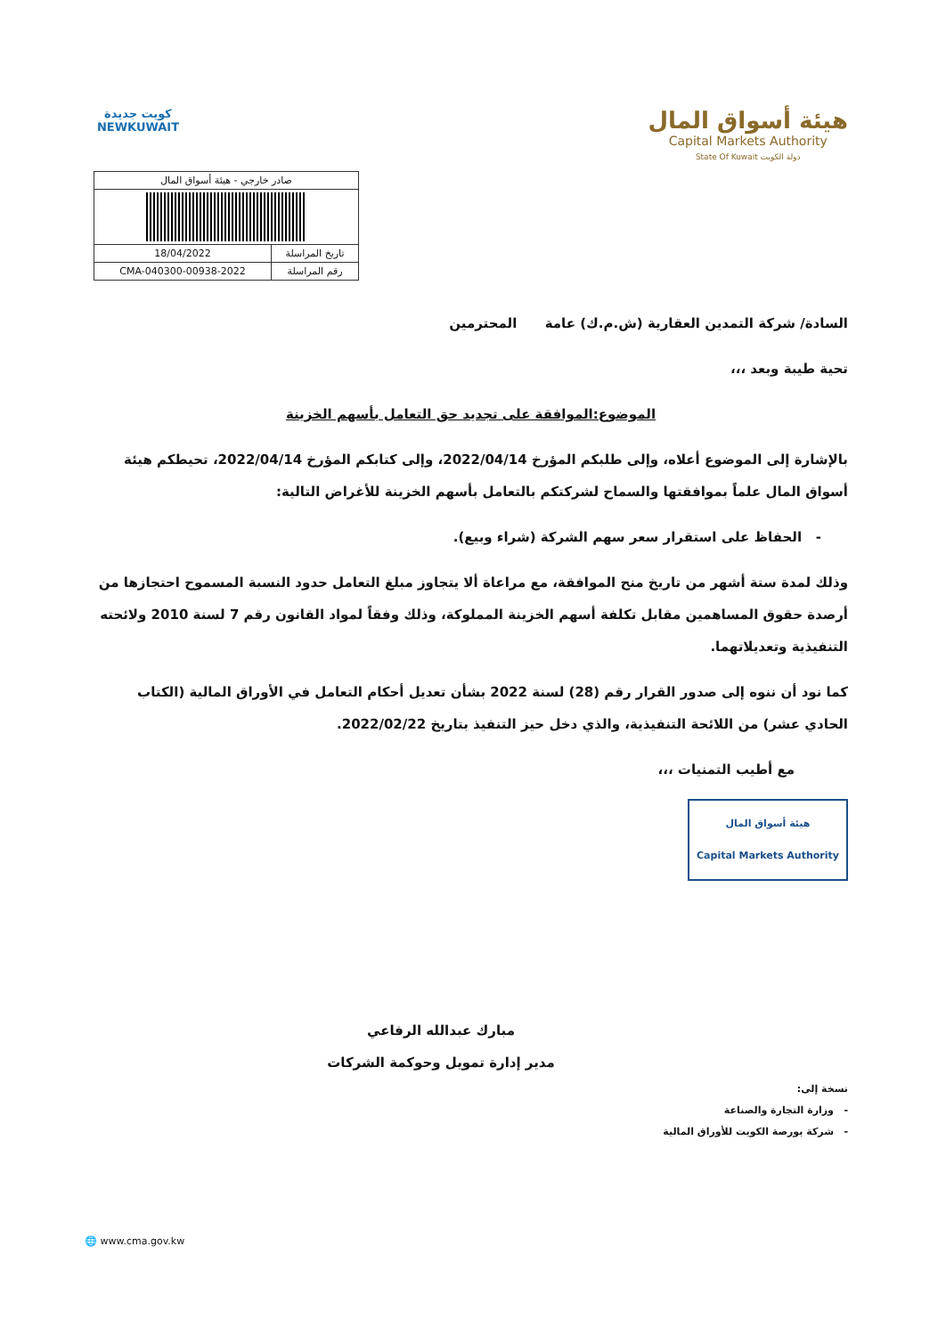كويت جديدة
NEWKUWAIT
هيئة أسواق المال
Capital Markets Authority
State Of Kuwait دولة الكويت
| صادر خارجي - هيئة أسواق المال | |
| تاريخ المراسلة | 18/04/2022 |
| رقم المراسلة | CMA-040300-00938-2022 |
السادة/ شركة التمدين العقارية (ش.م.ك) عامة المحترمين
تحية طيبة وبعد ،،،
الموضوع:الموافقة على تجديد حق التعامل بأسهم الخزينة
بالإشارة إلى الموضوع أعلاه، وإلى طلبكم المؤرخ 2022/04/14، وإلى كتابكم المؤرخ 2022/04/14، تحيطكم هيئة أسواق المال علماً بموافقتها والسماح لشركتكم بالتعامل بأسهم الخزينة للأغراض التالية:
- الحفاظ على استقرار سعر سهم الشركة (شراء وبيع).
وذلك لمدة ستة أشهر من تاريخ منح الموافقة، مع مراعاة ألا يتجاوز مبلغ التعامل حدود النسبة المسموح احتجازها من أرصدة حقوق المساهمين مقابل تكلفة أسهم الخزينة المملوكة، وذلك وفقاً لمواد القانون رقم 7 لسنة 2010 ولائحته التنفيذية وتعديلاتهما.
كما نود أن ننوه إلى صدور القرار رقم (28) لسنة 2022 بشأن تعديل أحكام التعامل في الأوراق المالية (الكتاب الحادي عشر) من اللائحة التنفيذية، والذي دخل حيز التنفيذ بتاريخ 2022/02/22.
مع أطيب التمنيات ،،،
هيئة أسواق المال
Capital Markets Authority
مبارك عبدالله الرفاعي
مدير إدارة تمويل وحوكمة الشركات
نسخة إلى:
- وزارة التجارة والصناعة
- شركة بورصة الكويت للأوراق المالية
🌐 www.cma.gov.kw